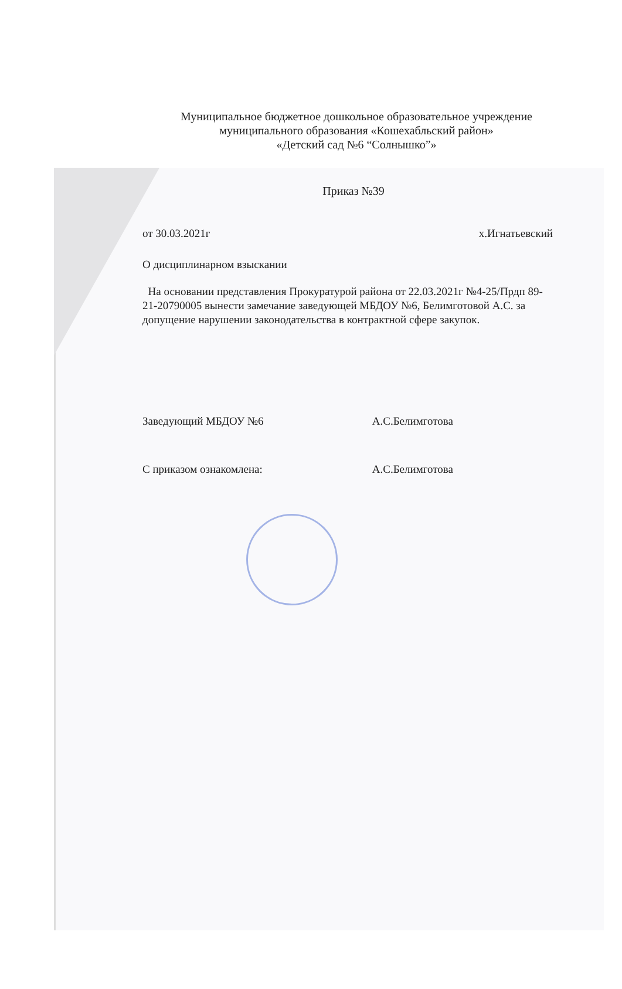Муниципальное бюджетное дошкольное образовательное учреждение
муниципального образования «Кошехабльский район»
«Детский сад №6 “Солнышко”»
Приказ №39
от 30.03.2021г х.Игнатьевский
О дисциплинарном взыскании
На основании представления Прокуратурой района от 22.03.2021г №4-25/Прдп 89-21-20790005 вынести замечание заведующей МБДОУ №6, Белимготовой А.С. за допущение нарушении законодательства в контрактной сфере закупок.
Заведующий МБДОУ №6 А.С.Белимготова
С приказом ознакомлена: А.С.Белимготова